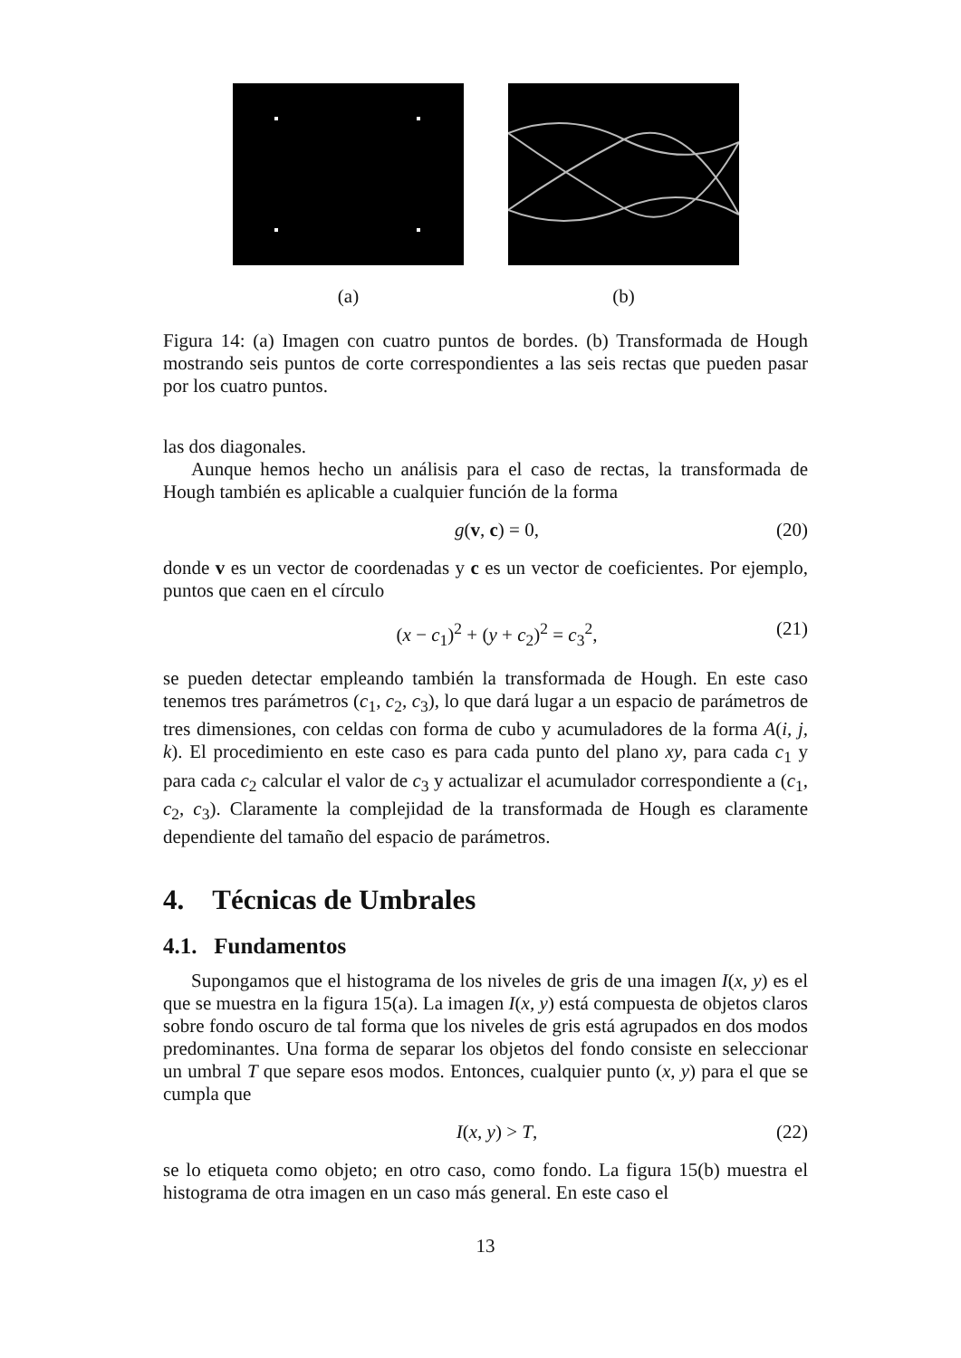(a) (b)
Figura 14: (a) Imagen con cuatro puntos de bordes. (b) Transformada de Hough mostrando seis puntos de corte correspondientes a las seis rectas que pueden pasar por los cuatro puntos.
las dos diagonales.
Aunque hemos hecho un análisis para el caso de rectas, la transformada de Hough también es aplicable a cualquier función de la forma
g(v, c) = 0, (20)
donde v es un vector de coordenadas y c es un vector de coeficientes. Por ejemplo, puntos que caen en el círculo
(x − c<sub>1</sub>)<sup>2</sup> + (y + c<sub>2</sub>)<sup>2</sup> = c<sub>3</sub><sup>2</sup>, (21)
se pueden detectar empleando también la transformada de Hough. En este caso tenemos tres parámetros (c<sub>1</sub>, c<sub>2</sub>, c<sub>3</sub>), lo que dará lugar a un espacio de parámetros de tres dimensiones, con celdas con forma de cubo y acumuladores de la forma A(i, j, k). El procedimiento en este caso es para cada punto del plano xy, para cada c<sub>1</sub> y para cada c<sub>2</sub> calcular el valor de c<sub>3</sub> y actualizar el acumulador correspondiente a (c<sub>1</sub>, c<sub>2</sub>, c<sub>3</sub>). Claramente la complejidad de la transformada de Hough es claramente dependiente del tamaño del espacio de parámetros.
4. Técnicas de Umbrales
4.1. Fundamentos
Supongamos que el histograma de los niveles de gris de una imagen I(x, y) es el que se muestra en la figura 15(a). La imagen I(x, y) está compuesta de objetos claros sobre fondo oscuro de tal forma que los niveles de gris está agrupados en dos modos predominantes. Una forma de separar los objetos del fondo consiste en seleccionar un umbral T que separe esos modos. Entonces, cualquier punto (x, y) para el que se cumpla que
I(x, y) > T, (22)
se lo etiqueta como objeto; en otro caso, como fondo. La figura 15(b) muestra el histograma de otra imagen en un caso más general. En este caso el
13